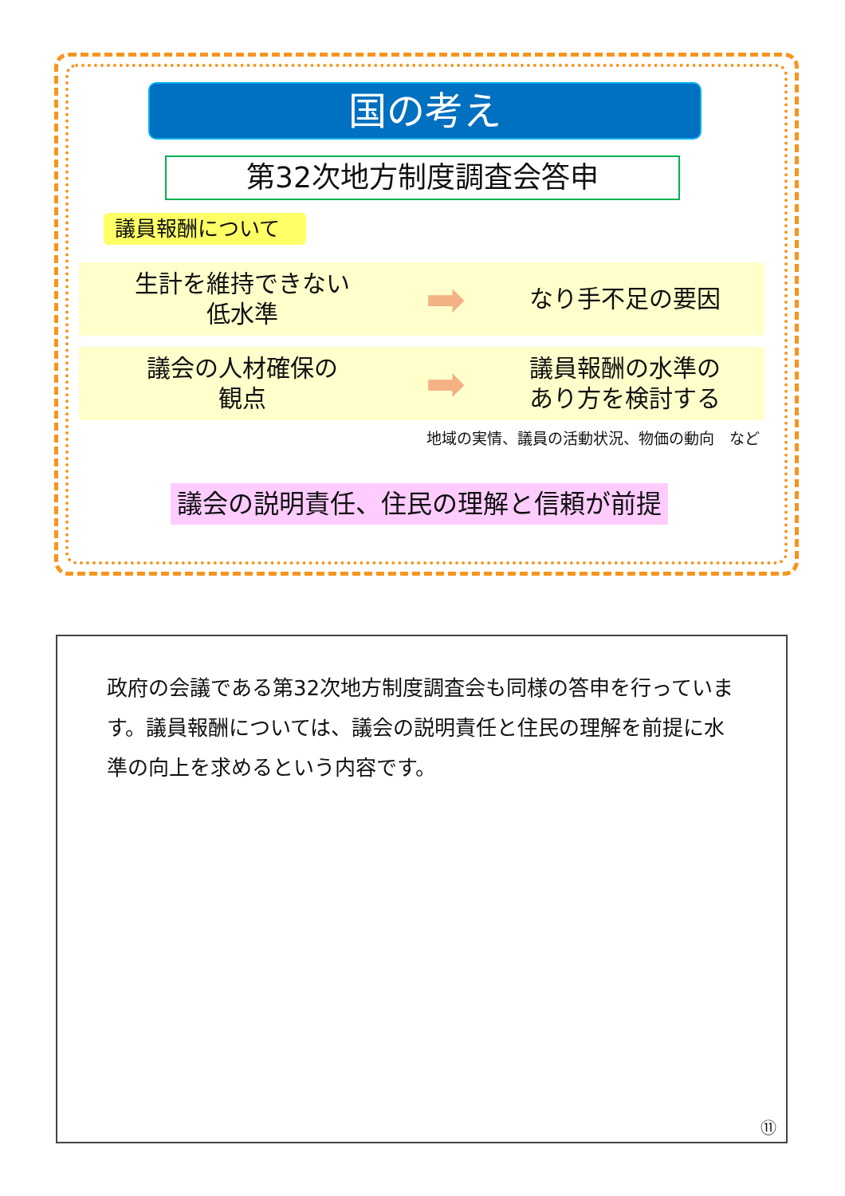国の考え
第32次地方制度調査会答申
議員報酬について
生計を維持できない
低水準
➡
なり手不足の要因
議会の人材確保の
観点
➡
議員報酬の水準の
あり方を検討する
地域の実情、議員の活動状況、物価の動向　など
議会の説明責任、住民の理解と信頼が前提
政府の会議である第32次地方制度調査会も同様の答申を行っています。議員報酬については、議会の説明責任と住民の理解を前提に水準の向上を求めるという内容です。
⑪